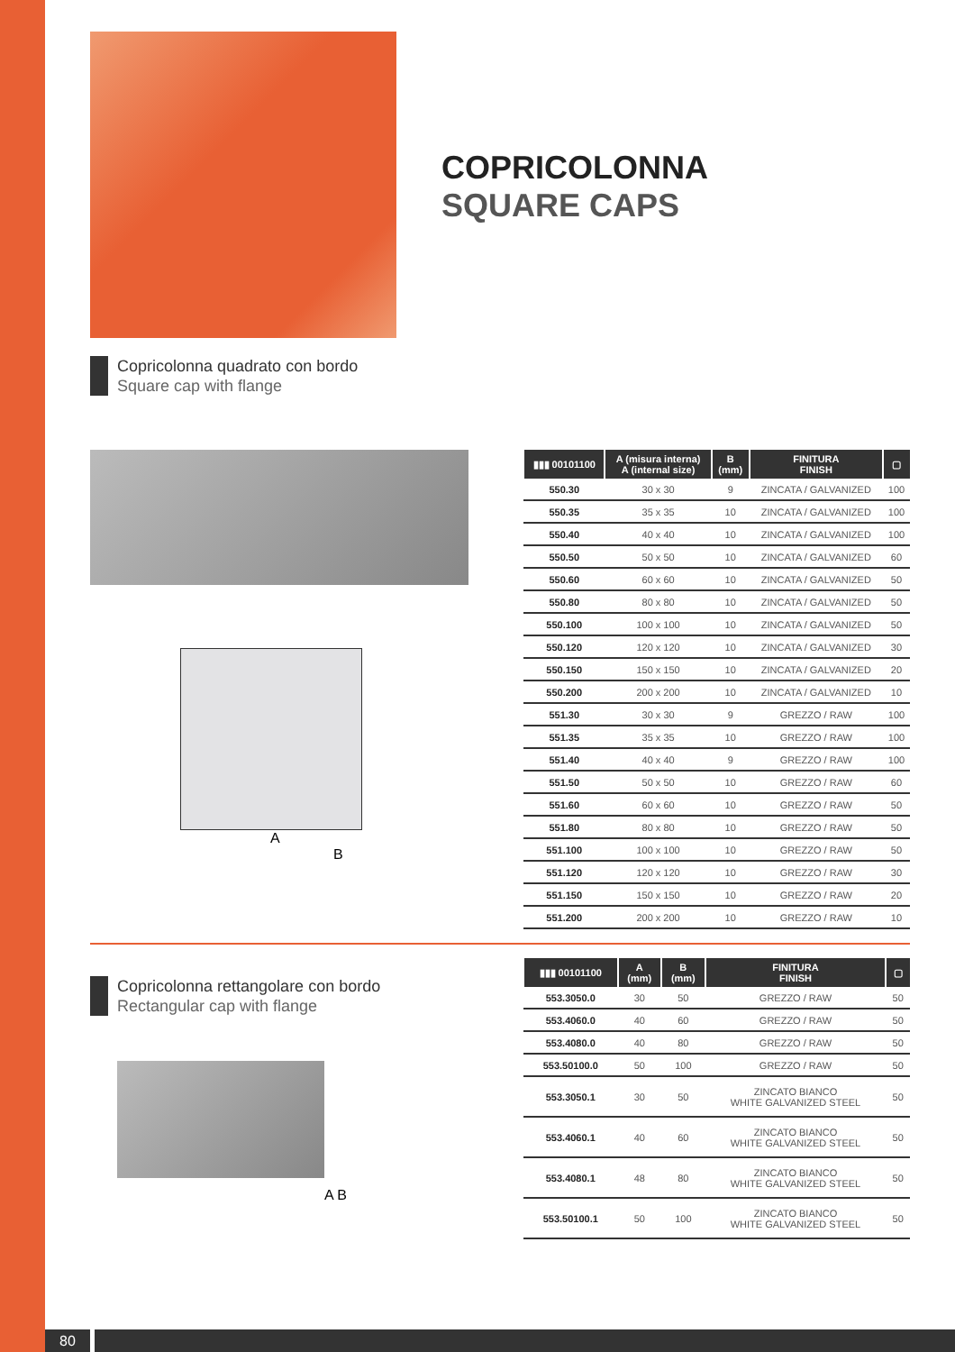COPRICOLONNA
SQUARE CAPS
Copricolonna quadrato con bordo
Square cap with flange
A
B
| ▮▮▮ 00101100 | A (misura interna) A (internal size) | B (mm) | FINITURA FINISH | ▢ |
| --- | --- | --- | --- | --- |
| 550.30 | 30 x 30 | 9 | ZINCATA / GALVANIZED | 100 |
| 550.35 | 35 x 35 | 10 | ZINCATA / GALVANIZED | 100 |
| 550.40 | 40 x 40 | 10 | ZINCATA / GALVANIZED | 100 |
| 550.50 | 50 x 50 | 10 | ZINCATA / GALVANIZED | 60 |
| 550.60 | 60 x 60 | 10 | ZINCATA / GALVANIZED | 50 |
| 550.80 | 80 x 80 | 10 | ZINCATA / GALVANIZED | 50 |
| 550.100 | 100 x 100 | 10 | ZINCATA / GALVANIZED | 50 |
| 550.120 | 120 x 120 | 10 | ZINCATA / GALVANIZED | 30 |
| 550.150 | 150 x 150 | 10 | ZINCATA / GALVANIZED | 20 |
| 550.200 | 200 x 200 | 10 | ZINCATA / GALVANIZED | 10 |
| 551.30 | 30 x 30 | 9 | GREZZO / RAW | 100 |
| 551.35 | 35 x 35 | 10 | GREZZO / RAW | 100 |
| 551.40 | 40 x 40 | 9 | GREZZO / RAW | 100 |
| 551.50 | 50 x 50 | 10 | GREZZO / RAW | 60 |
| 551.60 | 60 x 60 | 10 | GREZZO / RAW | 50 |
| 551.80 | 80 x 80 | 10 | GREZZO / RAW | 50 |
| 551.100 | 100 x 100 | 10 | GREZZO / RAW | 50 |
| 551.120 | 120 x 120 | 10 | GREZZO / RAW | 30 |
| 551.150 | 150 x 150 | 10 | GREZZO / RAW | 20 |
| 551.200 | 200 x 200 | 10 | GREZZO / RAW | 10 |
Copricolonna rettangolare con bordo
Rectangular cap with flange
A B
| ▮▮▮ 00101100 | A (mm) | B (mm) | FINITURA FINISH | ▢ |
| --- | --- | --- | --- | --- |
| 553.3050.0 | 30 | 50 | GREZZO / RAW | 50 |
| 553.4060.0 | 40 | 60 | GREZZO / RAW | 50 |
| 553.4080.0 | 40 | 80 | GREZZO / RAW | 50 |
| 553.50100.0 | 50 | 100 | GREZZO / RAW | 50 |
| 553.3050.1 | 30 | 50 | ZINCATO BIANCO WHITE GALVANIZED STEEL | 50 |
| 553.4060.1 | 40 | 60 | ZINCATO BIANCO WHITE GALVANIZED STEEL | 50 |
| 553.4080.1 | 48 | 80 | ZINCATO BIANCO WHITE GALVANIZED STEEL | 50 |
| 553.50100.1 | 50 | 100 | ZINCATO BIANCO WHITE GALVANIZED STEEL | 50 |
80